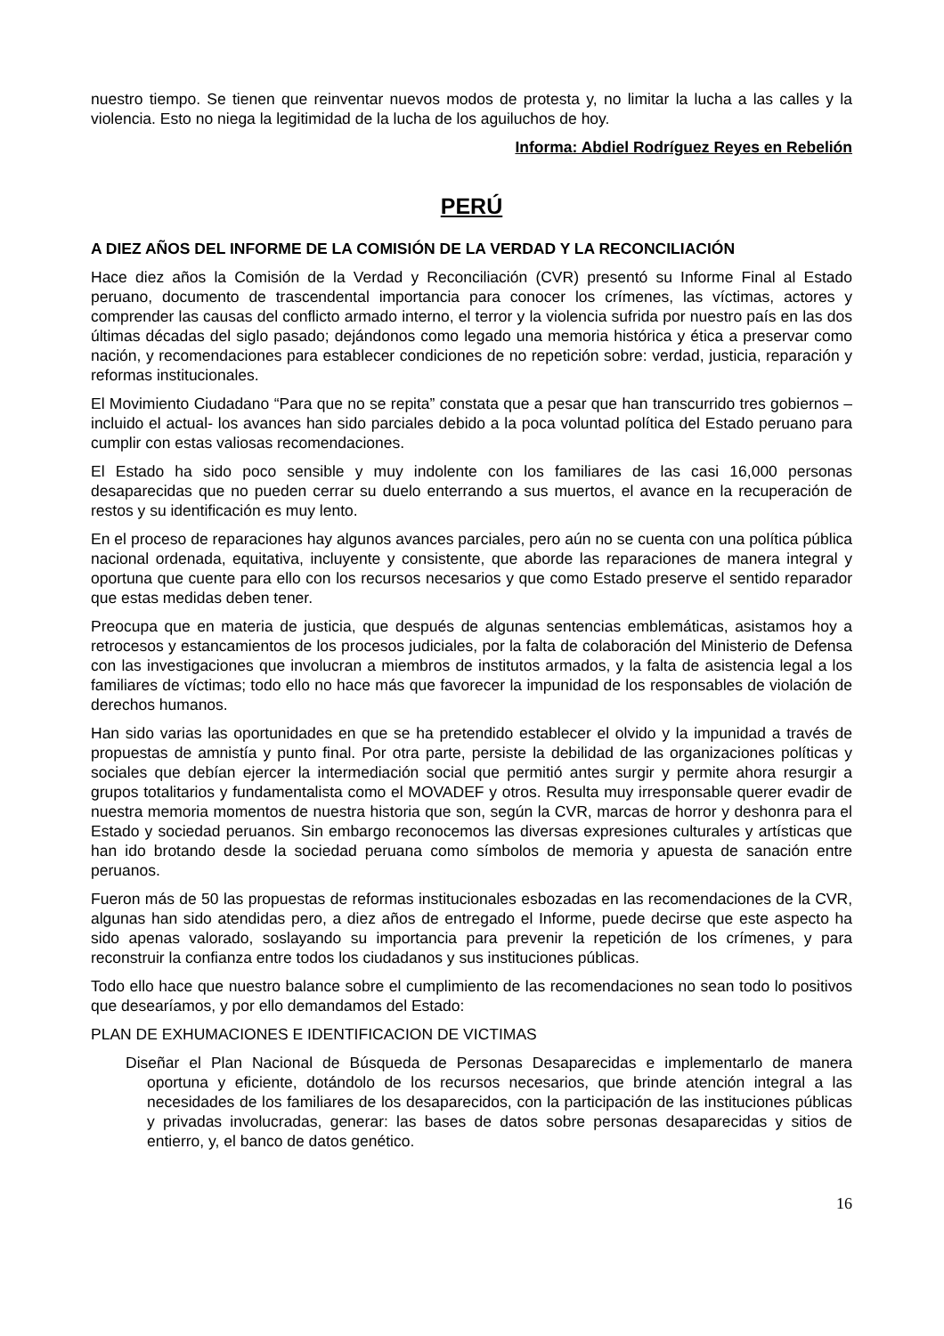nuestro tiempo. Se tienen que reinventar nuevos modos de protesta y, no limitar la lucha a las calles y la violencia. Esto no niega la legitimidad de la lucha de los aguiluchos de hoy.
Informa: Abdiel Rodríguez Reyes en Rebelión
PERÚ
A DIEZ AÑOS DEL INFORME DE LA COMISIÓN DE LA VERDAD Y LA RECONCILIACIÓN
Hace diez años la Comisión de la Verdad y Reconciliación (CVR) presentó su Informe Final al Estado peruano, documento de trascendental importancia para conocer los crímenes, las víctimas, actores y comprender las causas del conflicto armado interno, el terror y la violencia sufrida por nuestro país en las dos últimas décadas del siglo pasado; dejándonos como legado una memoria histórica y ética a preservar como nación, y recomendaciones para establecer condiciones de no repetición sobre: verdad, justicia, reparación y reformas institucionales.
El Movimiento Ciudadano “Para que no se repita” constata que a pesar que han transcurrido tres gobiernos –incluido el actual- los avances han sido parciales debido a la poca voluntad política del Estado peruano para cumplir con estas valiosas recomendaciones.
El Estado ha sido poco sensible y muy indolente con los familiares de las casi 16,000 personas desaparecidas que no pueden cerrar su duelo enterrando a sus muertos, el avance en la recuperación de restos y su identificación es muy lento.
En el proceso de reparaciones hay algunos avances parciales, pero aún no se cuenta con una política pública nacional ordenada, equitativa, incluyente y consistente, que aborde las reparaciones de manera integral y oportuna que cuente para ello con los recursos necesarios y que como Estado preserve el sentido reparador que estas medidas deben tener.
Preocupa que en materia de justicia, que después de algunas sentencias emblemáticas, asistamos hoy a retrocesos y estancamientos de los procesos judiciales, por la falta de colaboración del Ministerio de Defensa con las investigaciones que involucran a miembros de institutos armados, y la falta de asistencia legal a los familiares de víctimas; todo ello no hace más que favorecer la impunidad de los responsables de violación de derechos humanos.
Han sido varias las oportunidades en que se ha pretendido establecer el olvido y la impunidad a través de propuestas de amnistía y punto final. Por otra parte, persiste la debilidad de las organizaciones políticas y sociales que debían ejercer la intermediación social que permitió antes surgir y permite ahora resurgir a grupos totalitarios y fundamentalista como el MOVADEF y otros. Resulta muy irresponsable querer evadir de nuestra memoria momentos de nuestra historia que son, según la CVR, marcas de horror y deshonra para el Estado y sociedad peruanos. Sin embargo reconocemos las diversas expresiones culturales y artísticas que han ido brotando desde la sociedad peruana como símbolos de memoria y apuesta de sanación entre peruanos.
Fueron más de 50 las propuestas de reformas institucionales esbozadas en las recomendaciones de la CVR, algunas han sido atendidas pero, a diez años de entregado el Informe, puede decirse que este aspecto ha sido apenas valorado, soslayando su importancia para prevenir la repetición de los crímenes, y para reconstruir la confianza entre todos los ciudadanos y sus instituciones públicas.
Todo ello hace que nuestro balance sobre el cumplimiento de las recomendaciones no sean todo lo positivos que desearíamos, y por ello demandamos del Estado:
PLAN DE EXHUMACIONES E IDENTIFICACION DE VICTIMAS
Diseñar el Plan Nacional de Búsqueda de Personas Desaparecidas e implementarlo de manera oportuna y eficiente, dotándolo de los recursos necesarios, que brinde atención integral a las necesidades de los familiares de los desaparecidos, con la participación de las instituciones públicas y privadas involucradas, generar: las bases de datos sobre personas desaparecidas y sitios de entierro, y, el banco de datos genético.
16